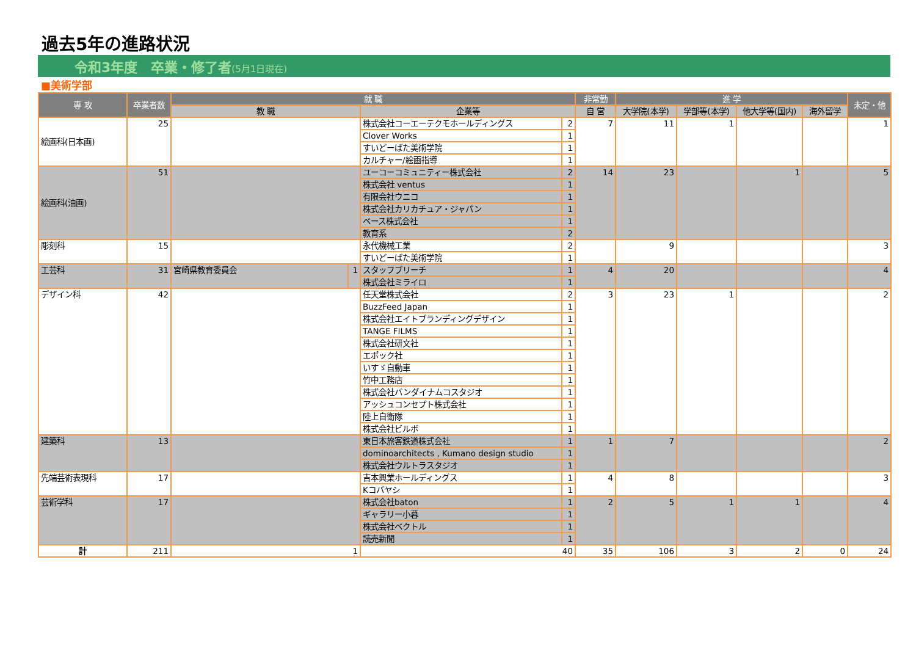過去5年の進路状況
令和3年度　卒業・修了者(5月1日現在)
■美術学部
| 専 攻 | 卒業者数 | 就 職 | | | | 非常勤 | 進 学 | | | | 未定・他 |
| --- | --- | --- | --- | --- | --- | --- | --- | --- | --- | --- | --- |
| | | 教 職 | | 企業等 | | 自 営 | 大学院(本学) | 学部等(本学) | 他大学等(国内) | 海外留学 | |
| 絵画科(日本画) | 25 | | | 株式会社コーエーテクモホールディングス | 2 | 7 | 11 | 1 | | | 1 |
| | | | | Clover Works | 1 | | | | | | |
| | | | | すいどーばた美術学院 | 1 | | | | | | |
| | | | | カルチャー/絵画指導 | 1 | | | | | | |
| 絵画科(油画) | 51 | | | ユーコーコミュニティー株式会社 | 2 | 14 | 23 | | 1 | | 5 |
| | | | | 株式会社 ventus | 1 | | | | | | |
| | | | | 有限会社ウニコ | 1 | | | | | | |
| | | | | 株式会社カリカチュア・ジャパン | 1 | | | | | | |
| | | | | ベース株式会社 | 1 | | | | | | |
| | | | | 教育系 | 2 | | | | | | |
| 彫刻科 | 15 | | | 永代機械工業 | 2 | | 9 | | | | 3 |
| | | | | すいどーばた美術学院 | 1 | | | | | | |
| 工芸科 | 31 | 宮崎県教育委員会 | 1 | スタッフブリーチ | 1 | 4 | 20 | | | | 4 |
| | | | | 株式会社ミライロ | 1 | | | | | | |
| デザイン科 | 42 | | | 任天堂株式会社 | 2 | 3 | 23 | 1 | | | 2 |
| | | | | BuzzFeed Japan | 1 | | | | | | |
| | | | | 株式会社エイトブランディングデザイン | 1 | | | | | | |
| | | | | TANGE FILMS | 1 | | | | | | |
| | | | | 株式会社研文社 | 1 | | | | | | |
| | | | | エポック社 | 1 | | | | | | |
| | | | | いすゞ自動車 | 1 | | | | | | |
| | | | | 竹中工務店 | 1 | | | | | | |
| | | | | 株式会社バンダイナムコスタジオ | 1 | | | | | | |
| | | | | アッシュコンセプト株式会社 | 1 | | | | | | |
| | | | | 陸上自衛隊 | 1 | | | | | | |
| | | | | 株式会社ビルボ | 1 | | | | | | |
| 建築科 | 13 | | | 東日本旅客鉄道株式会社 | 1 | 1 | 7 | | | | 2 |
| | | | | dominoarchitects , Kumano design studio | 1 | | | | | | |
| | | | | 株式会社ウルトラスタジオ | 1 | | | | | | |
| 先端芸術表現科 | 17 | | | 吉本興業ホールディングス | 1 | 4 | 8 | | | | 3 |
| | | | | Kコバヤシ | 1 | | | | | | |
| 芸術学科 | 17 | | | 株式会社baton | 1 | 2 | 5 | 1 | 1 | | 4 |
| | | | | ギャラリー小暮 | 1 | | | | | | |
| | | | | 株式会社ベクトル | 1 | | | | | | |
| | | | | 読売新聞 | 1 | | | | | | |
| 計 | 211 | 1 | | 40 | | 35 | 106 | 3 | 2 | 0 | 24 |